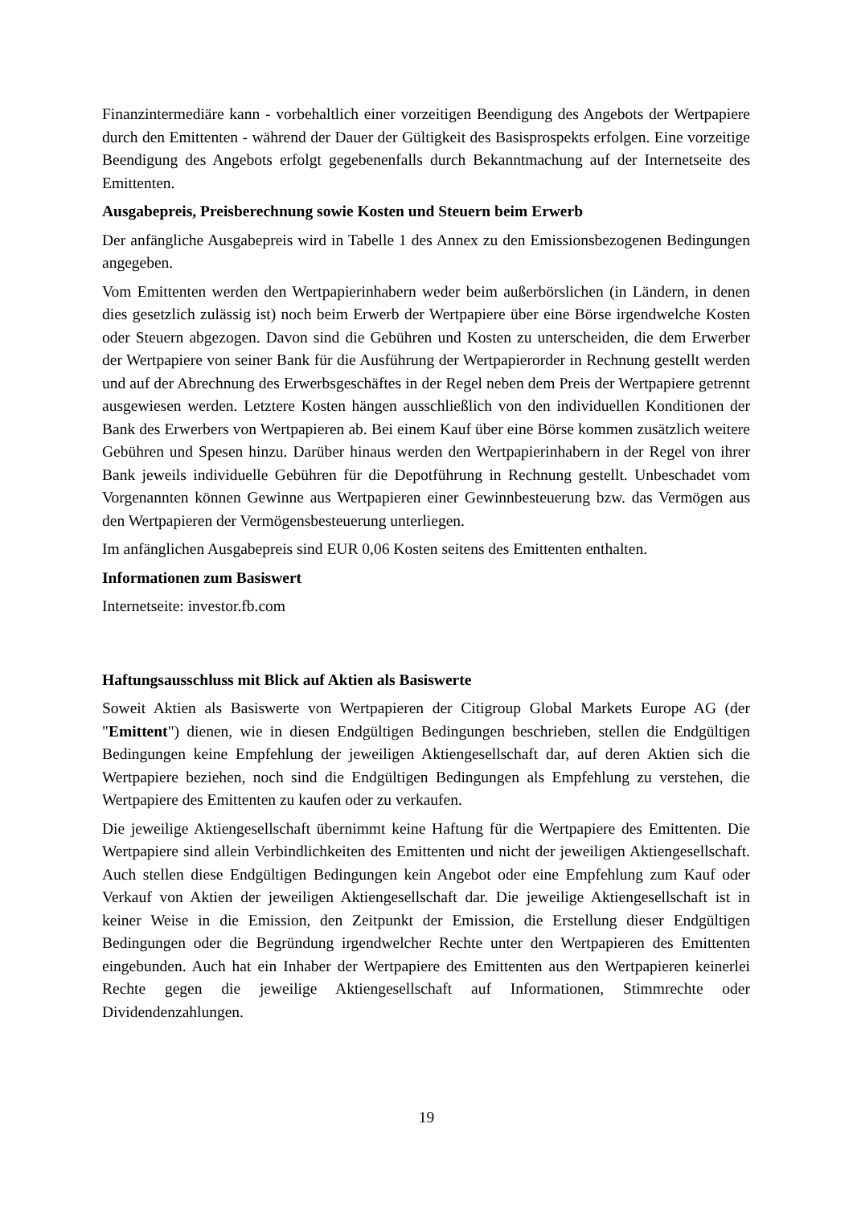Finanzintermediäre kann - vorbehaltlich einer vorzeitigen Beendigung des Angebots der Wertpapiere durch den Emittenten - während der Dauer der Gültigkeit des Basisprospekts erfolgen. Eine vorzeitige Beendigung des Angebots erfolgt gegebenenfalls durch Bekanntmachung auf der Internetseite des Emittenten.
Ausgabepreis, Preisberechnung sowie Kosten und Steuern beim Erwerb
Der anfängliche Ausgabepreis wird in Tabelle 1 des Annex zu den Emissionsbezogenen Bedingungen angegeben.
Vom Emittenten werden den Wertpapierinhabern weder beim außerbörslichen (in Ländern, in denen dies gesetzlich zulässig ist) noch beim Erwerb der Wertpapiere über eine Börse irgendwelche Kosten oder Steuern abgezogen. Davon sind die Gebühren und Kosten zu unterscheiden, die dem Erwerber der Wertpapiere von seiner Bank für die Ausführung der Wertpapierorder in Rechnung gestellt werden und auf der Abrechnung des Erwerbsgeschäftes in der Regel neben dem Preis der Wertpapiere getrennt ausgewiesen werden. Letztere Kosten hängen ausschließlich von den individuellen Konditionen der Bank des Erwerbers von Wertpapieren ab. Bei einem Kauf über eine Börse kommen zusätzlich weitere Gebühren und Spesen hinzu. Darüber hinaus werden den Wertpapierinhabern in der Regel von ihrer Bank jeweils individuelle Gebühren für die Depotführung in Rechnung gestellt. Unbeschadet vom Vorgenannten können Gewinne aus Wertpapieren einer Gewinnbesteuerung bzw. das Vermögen aus den Wertpapieren der Vermögensbesteuerung unterliegen.
Im anfänglichen Ausgabepreis sind EUR 0,06 Kosten seitens des Emittenten enthalten.
Informationen zum Basiswert
Internetseite: investor.fb.com
Haftungsausschluss mit Blick auf Aktien als Basiswerte
Soweit Aktien als Basiswerte von Wertpapieren der Citigroup Global Markets Europe AG (der "Emittent") dienen, wie in diesen Endgültigen Bedingungen beschrieben, stellen die Endgültigen Bedingungen keine Empfehlung der jeweiligen Aktiengesellschaft dar, auf deren Aktien sich die Wertpapiere beziehen, noch sind die Endgültigen Bedingungen als Empfehlung zu verstehen, die Wertpapiere des Emittenten zu kaufen oder zu verkaufen.
Die jeweilige Aktiengesellschaft übernimmt keine Haftung für die Wertpapiere des Emittenten. Die Wertpapiere sind allein Verbindlichkeiten des Emittenten und nicht der jeweiligen Aktiengesellschaft. Auch stellen diese Endgültigen Bedingungen kein Angebot oder eine Empfehlung zum Kauf oder Verkauf von Aktien der jeweiligen Aktiengesellschaft dar. Die jeweilige Aktiengesellschaft ist in keiner Weise in die Emission, den Zeitpunkt der Emission, die Erstellung dieser Endgültigen Bedingungen oder die Begründung irgendwelcher Rechte unter den Wertpapieren des Emittenten eingebunden. Auch hat ein Inhaber der Wertpapiere des Emittenten aus den Wertpapieren keinerlei Rechte gegen die jeweilige Aktiengesellschaft auf Informationen, Stimmrechte oder Dividendenzahlungen.
19